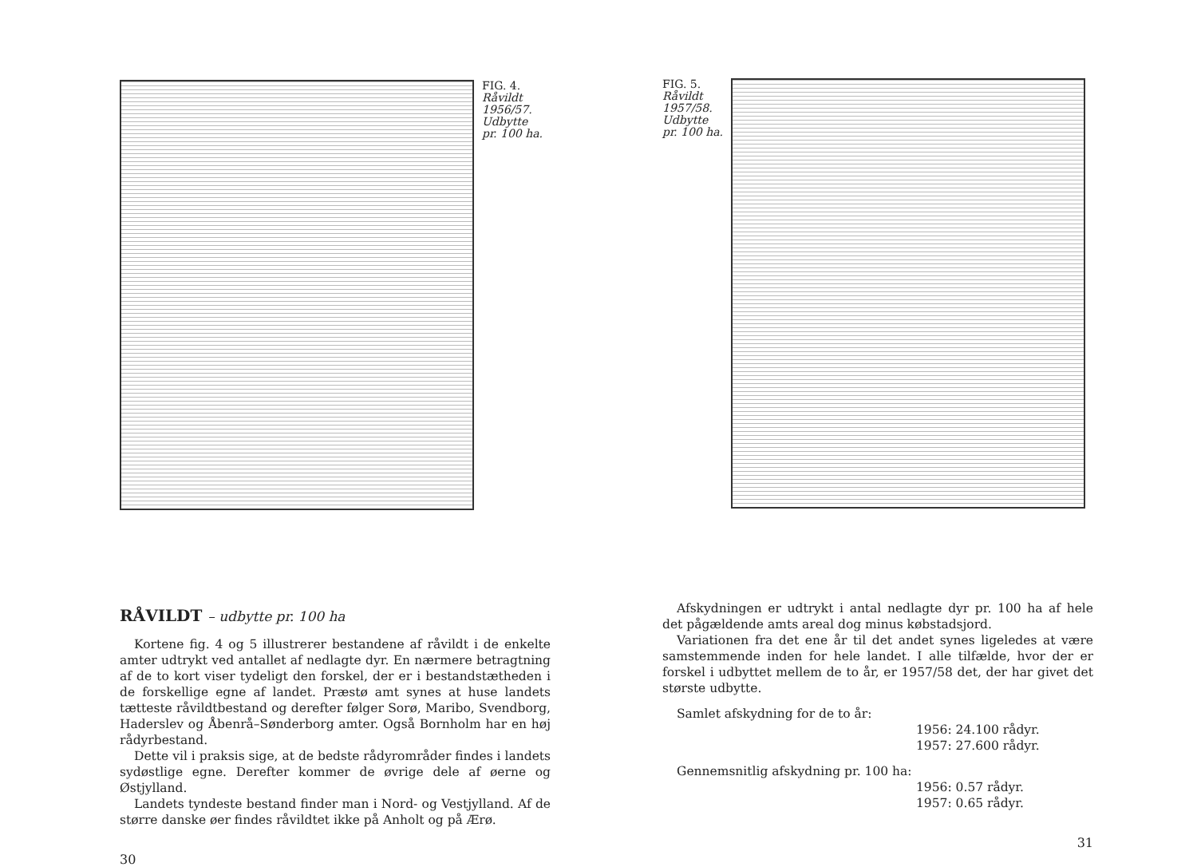FIG. 4.
Råvildt
1956/57.
Udbytte
pr. 100 ha.
RÅVILDT – udbytte pr. 100 ha
Kortene fig. 4 og 5 illustrerer bestandene af råvildt i de enkelte amter udtrykt ved antallet af nedlagte dyr. En nærmere betragtning af de to kort viser tydeligt den forskel, der er i bestandstætheden i de forskellige egne af landet. Præstø amt synes at huse landets tætteste råvildtbestand og derefter følger Sorø, Maribo, Svendborg, Haderslev og Åbenrå–Sønderborg amter. Også Bornholm har en høj rådyrbestand.
Dette vil i praksis sige, at de bedste rådyrområder findes i landets sydøstlige egne. Derefter kommer de øvrige dele af øerne og Østjylland.
Landets tyndeste bestand finder man i Nord- og Vestjylland. Af de større danske øer findes råvildtet ikke på Anholt og på Ærø.
30
FIG. 5.
Råvildt
1957/58.
Udbytte
pr. 100 ha.
Afskydningen er udtrykt i antal nedlagte dyr pr. 100 ha af hele det pågældende amts areal dog minus købstadsjord.
Variationen fra det ene år til det andet synes ligeledes at være samstemmende inden for hele landet. I alle tilfælde, hvor der er forskel i udbyttet mellem de to år, er 1957/58 det, der har givet det største udbytte.
Samlet afskydning for de to år:
1956: 24.100 rådyr.
1957: 27.600 rådyr.
Gennemsnitlig afskydning pr. 100 ha:
1956: 0.57 rådyr.
1957: 0.65 rådyr.
31